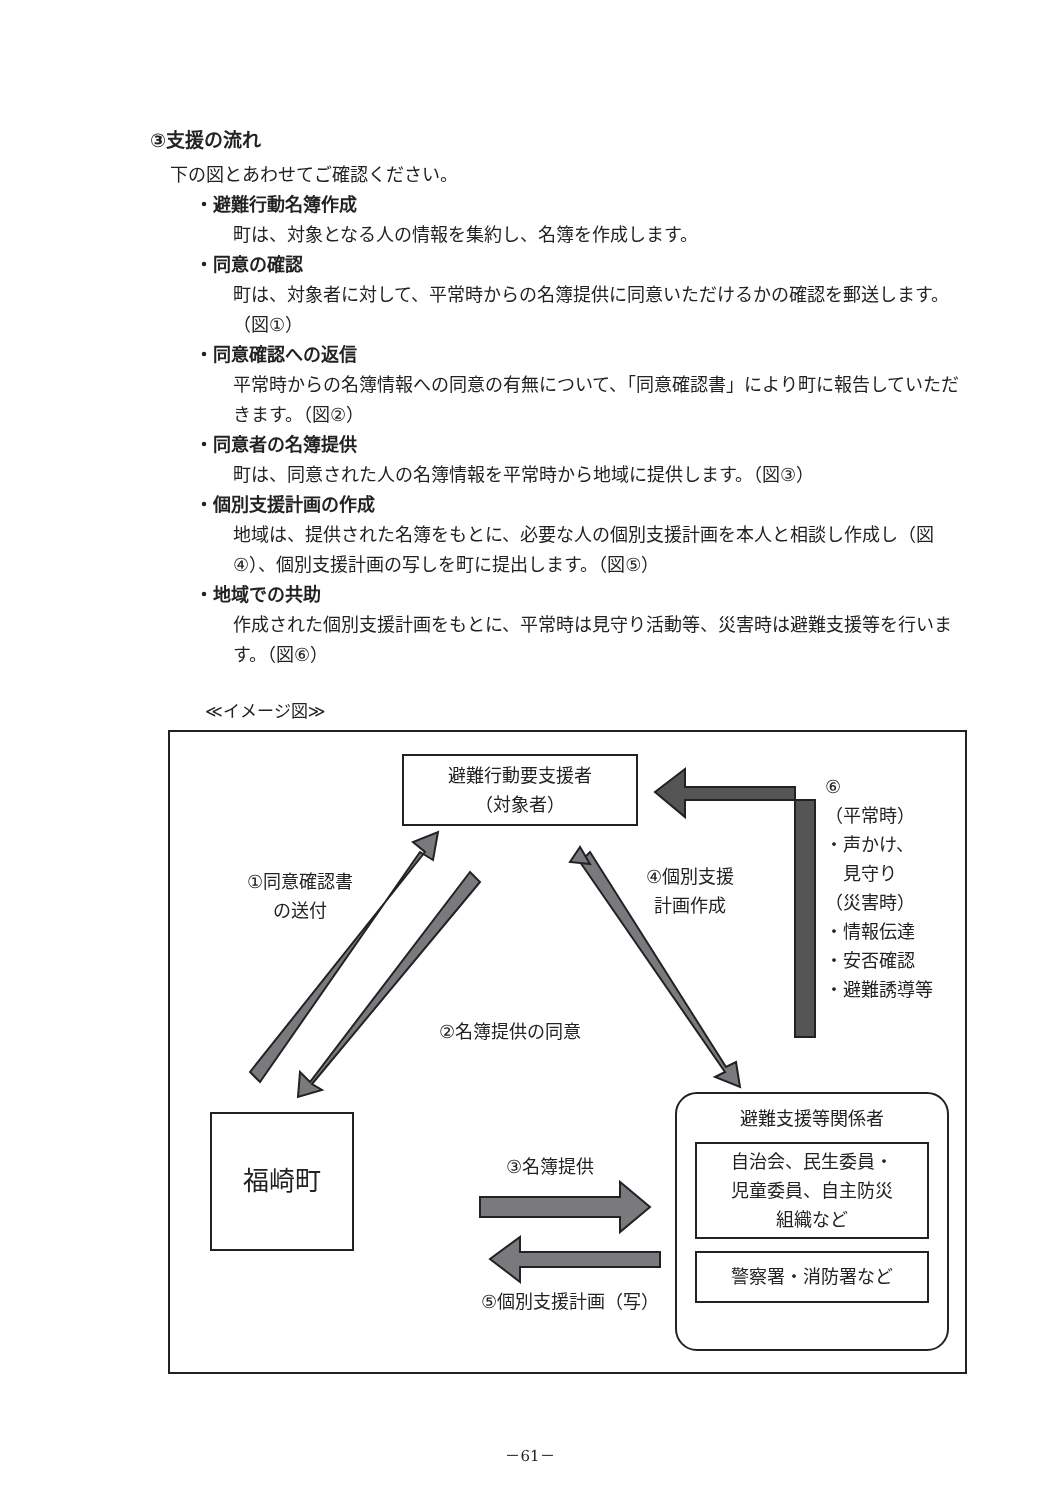③支援の流れ
下の図とあわせてご確認ください。
・避難行動名簿作成
町は、対象となる人の情報を集約し、名簿を作成します。
・同意の確認
町は、対象者に対して、平常時からの名簿提供に同意いただけるかの確認を郵送します。（図①）
・同意確認への返信
平常時からの名簿情報への同意の有無について、「同意確認書」により町に報告していただきます。（図②）
・同意者の名簿提供
町は、同意された人の名簿情報を平常時から地域に提供します。（図③）
・個別支援計画の作成
地域は、提供された名簿をもとに、必要な人の個別支援計画を本人と相談し作成し（図④）、個別支援計画の写しを町に提出します。（図⑤）
・地域での共助
作成された個別支援計画をもとに、平常時は見守り活動等、災害時は避難支援等を行います。（図⑥）
≪イメージ図≫
避難行動要支援者
（対象者）
①同意確認書
の送付
②名簿提供の同意
④個別支援
計画作成
⑥
（平常時）
・声かけ、
　見守り
（災害時）
・情報伝達
・安否確認
・避難誘導等
福崎町
③名簿提供
⑤個別支援計画（写）
避難支援等関係者
自治会、民生委員・
児童委員、自主防災
組織など
警察署・消防署など
－61－